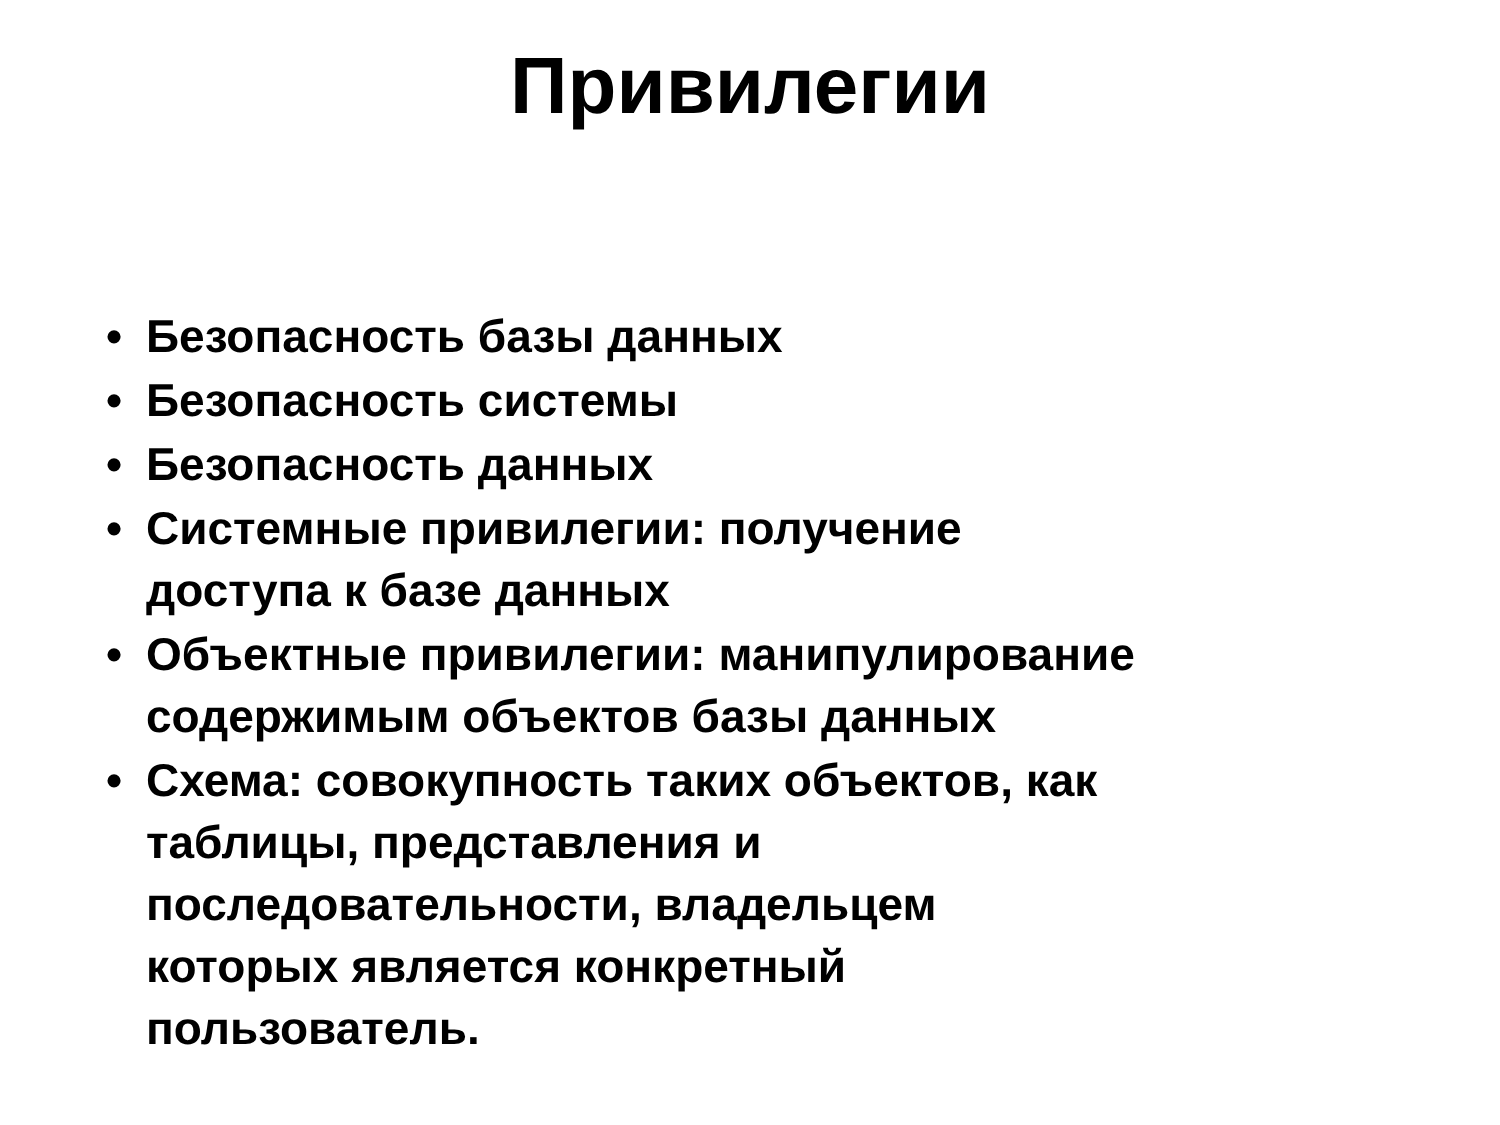Привилегии
• Безопасность базы данных
• Безопасность системы
• Безопасность данных
• Системные привилегии: получение
доступа к базе данных
• Объектные привилегии: манипулирование
содержимым объектов базы данных
• Схема: совокупность таких объектов, как
таблицы, представления и
последовательности, владельцем
которых является конкретный
пользователь.